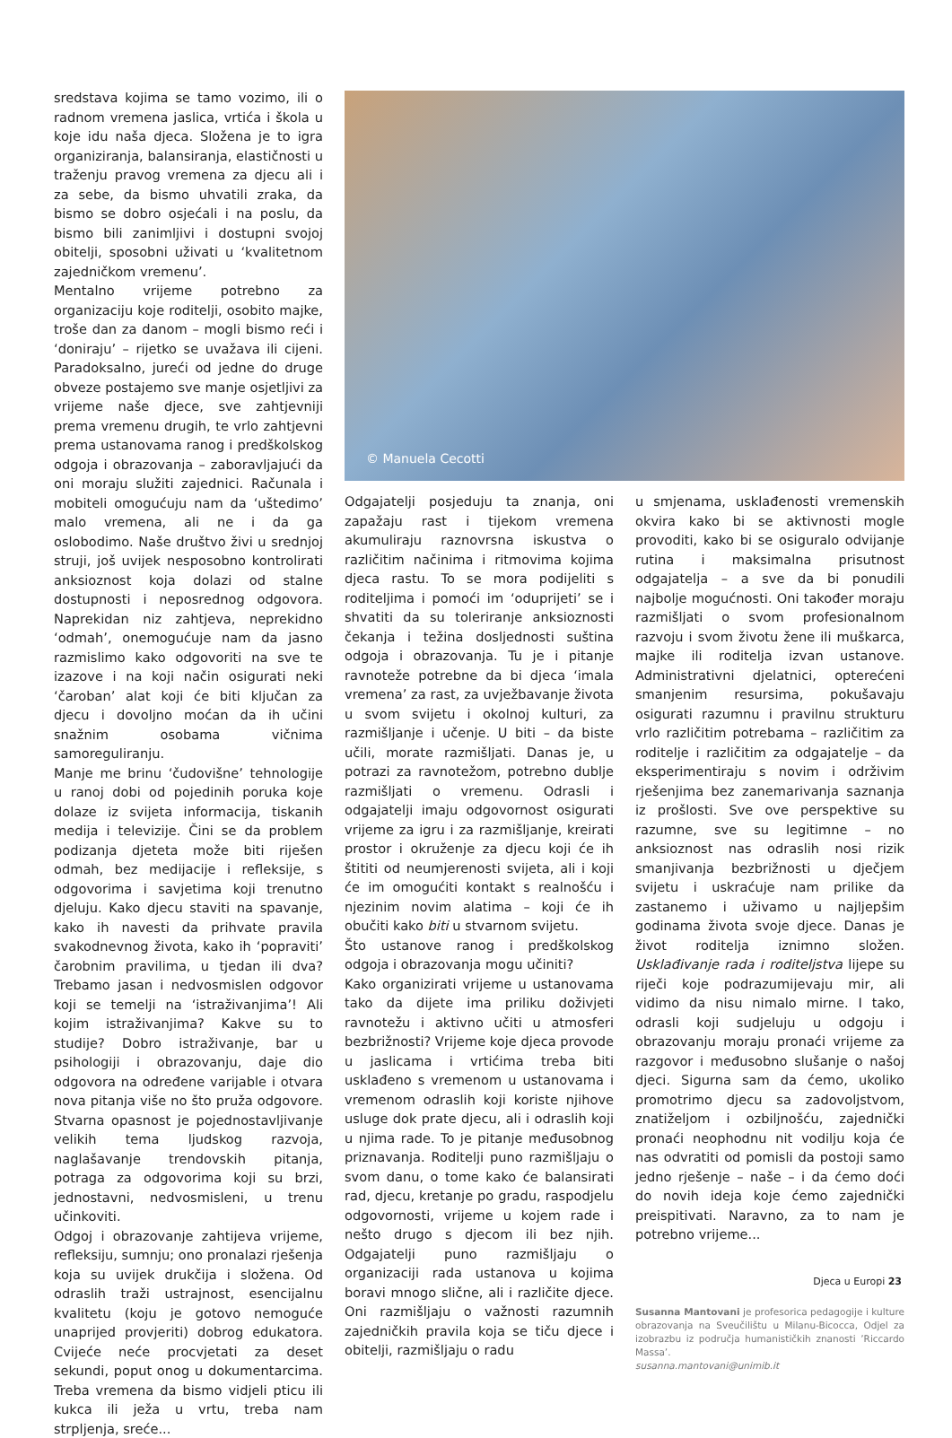sredstava kojima se tamo vozimo, ili o radnom vremena jaslica, vrtića i škola u koje idu naša djeca. Složena je to igra organiziranja, balansiranja, elastičnosti u traženju pravog vremena za djecu ali i za sebe, da bismo uhvatili zraka, da bismo se dobro osjećali i na poslu, da bismo bili zanimljivi i dostupni svojoj obitelji, sposobni uživati u ‘kvalitetnom zajedničkom vremenu’.
Mentalno vrijeme potrebno za organizaciju koje roditelji, osobito majke, troše dan za danom – mogli bismo reći i ‘doniraju’ – rijetko se uvažava ili cijeni. Paradoksalno, jureći od jedne do druge obveze postajemo sve manje osjetljivi za vrijeme naše djece, sve zahtjevniji prema vremenu drugih, te vrlo zahtjevni prema ustanovama ranog i predškolskog odgoja i obrazovanja – zaboravljajući da oni moraju služiti zajednici. Računala i mobiteli omogućuju nam da ‘uštedimo’ malo vremena, ali ne i da ga oslobodimo. Naše društvo živi u srednjoj struji, još uvijek nesposobno kontrolirati anksioznost koja dolazi od stalne dostupnosti i neposrednog odgovora. Naprekidan niz zahtjeva, neprekidno ‘odmah’, onemogućuje nam da jasno razmislimo kako odgovoriti na sve te izazove i na koji način osigurati neki ‘čaroban’ alat koji će biti ključan za djecu i dovoljno moćan da ih učini snažnim osobama vičnima samoreguliranju.
Manje me brinu ‘čudovišne’ tehnologije u ranoj dobi od pojedinih poruka koje dolaze iz svijeta informacija, tiskanih medija i televizije. Čini se da problem podizanja djeteta može biti riješen odmah, bez medijacije i refleksije, s odgovorima i savjetima koji trenutno djeluju. Kako djecu staviti na spavanje, kako ih navesti da prihvate pravila svakodnevnog života, kako ih ‘popraviti’ čarobnim pravilima, u tjedan ili dva? Trebamo jasan i nedvosmislen odgovor koji se temelji na ‘istraživanjima’! Ali kojim istraživanjima? Kakve su to studije? Dobro istraživanje, bar u psihologiji i obrazovanju, daje dio odgovora na određene varijable i otvara nova pitanja više no što pruža odgovore. Stvarna opasnost je pojednostavljivanje velikih tema ljudskog razvoja, naglašavanje trendovskih pitanja, potraga za odgovorima koji su brzi, jednostavni, nedvosmisleni, u trenu učinkoviti.
Odgoj i obrazovanje zahtijeva vrijeme, refleksiju, sumnju; ono pronalazi rješenja koja su uvijek drukčija i složena. Od odraslih traži ustrajnost, esencijalnu kvalitetu (koju je gotovo nemoguće unaprijed provjeriti) dobrog edukatora. Cvijeće neće procvjetati za deset sekundi, poput onog u dokumentarcima. Treba vremena da bismo vidjeli pticu ili kukca ili ježa u vrtu, treba nam strpljenja, sreće...
© Manuela Cecotti
Odgajatelji posjeduju ta znanja, oni zapažaju rast i tijekom vremena akumuliraju raznovrsna iskustva o različitim načinima i ritmovima kojima djeca rastu. To se mora podijeliti s roditeljima i pomoći im ‘oduprijeti’ se i shvatiti da su toleriranje anksioznosti čekanja i težina dosljednosti suština odgoja i obrazovanja. Tu je i pitanje ravnoteže potrebne da bi djeca ‘imala vremena’ za rast, za uvježbavanje života u svom svijetu i okolnoj kulturi, za razmišljanje i učenje. U biti – da biste učili, morate razmišljati. Danas je, u potrazi za ravnotežom, potrebno dublje razmišljati o vremenu. Odrasli i odgajatelji imaju odgovornost osigurati vrijeme za igru i za razmišljanje, kreirati prostor i okruženje za djecu koji će ih štititi od neumjerenosti svijeta, ali i koji će im omogućiti kontakt s realnošću i njezinim novim alatima – koji će ih obučiti kako biti u stvarnom svijetu.
Što ustanove ranog i predškolskog odgoja i obrazovanja mogu učiniti?
Kako organizirati vrijeme u ustanovama tako da dijete ima priliku doživjeti ravnotežu i aktivno učiti u atmosferi bezbrižnosti? Vrijeme koje djeca provode u jaslicama i vrtićima treba biti usklađeno s vremenom u ustanovama i vremenom odraslih koji koriste njihove usluge dok prate djecu, ali i odraslih koji u njima rade. To je pitanje međusobnog priznavanja. Roditelji puno razmišljaju o svom danu, o tome kako će balansirati rad, djecu, kretanje po gradu, raspodjelu odgovornosti, vrijeme u kojem rade i nešto drugo s djecom ili bez njih. Odgajatelji puno razmišljaju o organizaciji rada ustanova u kojima boravi mnogo slične, ali i različite djece. Oni razmišljaju o važnosti razumnih zajedničkih pravila koja se tiču djece i obitelji, razmišljaju o radu
u smjenama, usklađenosti vremenskih okvira kako bi se aktivnosti mogle provoditi, kako bi se osiguralo odvijanje rutina i maksimalna prisutnost odgajatelja – a sve da bi ponudili najbolje mogućnosti. Oni također moraju razmišljati o svom profesionalnom razvoju i svom životu žene ili muškarca, majke ili roditelja izvan ustanove. Administrativni djelatnici, opterećeni smanjenim resursima, pokušavaju osigurati razumnu i pravilnu strukturu vrlo različitim potrebama – različitim za roditelje i različitim za odgajatelje – da eksperimentiraju s novim i održivim rješenjima bez zanemarivanja saznanja iz prošlosti. Sve ove perspektive su razumne, sve su legitimne – no anksioznost nas odraslih nosi rizik smanjivanja bezbrižnosti u dječjem svijetu i uskraćuje nam prilike da zastanemo i uživamo u najljepšim godinama života svoje djece. Danas je život roditelja iznimno složen. Usklađivanje rada i roditeljstva lijepe su riječi koje podrazumijevaju mir, ali vidimo da nisu nimalo mirne. I tako, odrasli koji sudjeluju u odgoju i obrazovanju moraju pronaći vrijeme za razgovor i međusobno slušanje o našoj djeci. Sigurna sam da ćemo, ukoliko promotrimo djecu sa zadovoljstvom, znatiželjom i ozbiljnošću, zajednički pronaći neophodnu nit vodilju koja će nas odvratiti od pomisli da postoji samo jedno rješenje – naše – i da ćemo doći do novih ideja koje ćemo zajednički preispitivati. Naravno, za to nam je potrebno vrijeme...
Susanna Mantovani je profesorica pedagogije i kulture obrazovanja na Sveučilištu u Milanu-Bicocca, Odjel za izobrazbu iz područja humanističkih znanosti ’Riccardo Massa’.
susanna.mantovani@unimib.it
Djeca u Europi 23